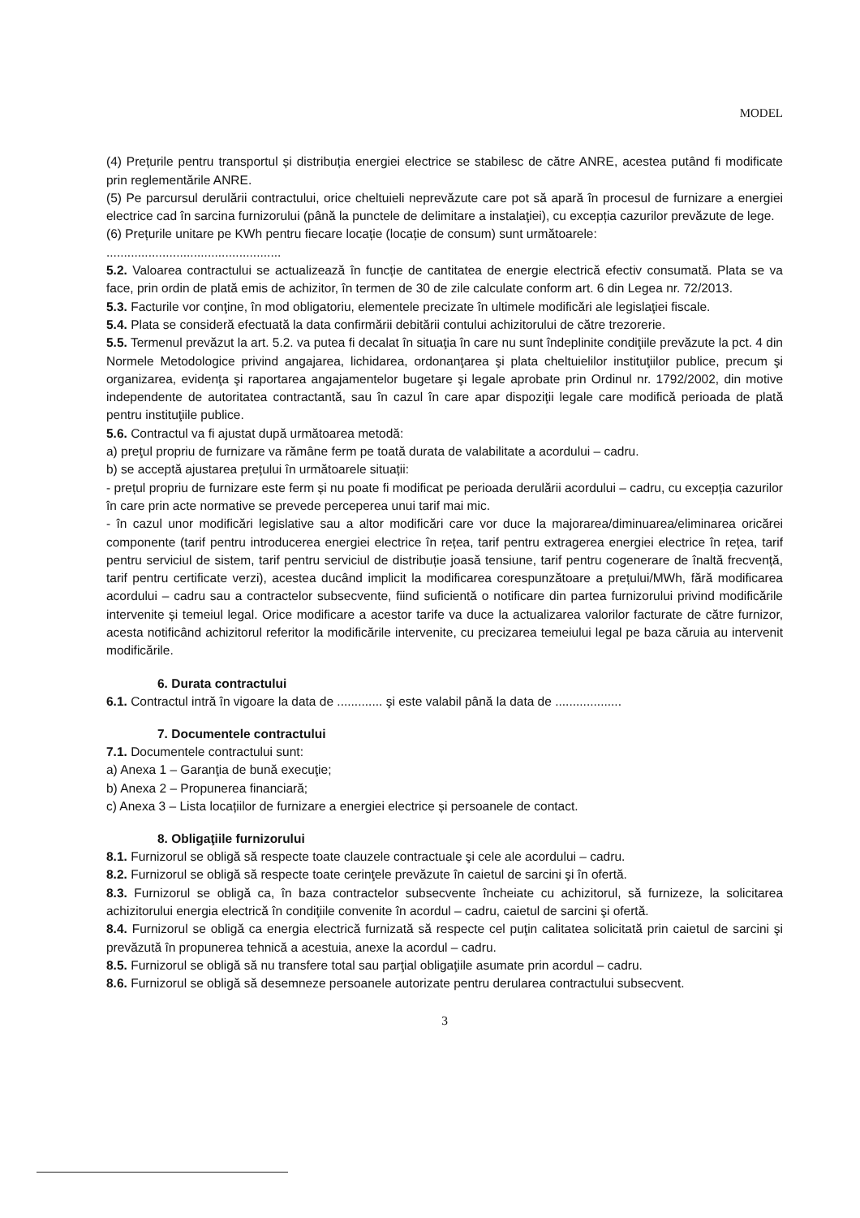MODEL
(4) Prețurile pentru transportul și distribuția energiei electrice se stabilesc de către ANRE, acestea putând fi modificate prin reglementările ANRE.
(5) Pe parcursul derulării contractului, orice cheltuieli neprevăzute care pot să apară în procesul de furnizare a energiei electrice cad în sarcina furnizorului (până la punctele de delimitare a instalaţiei), cu excepția cazurilor prevăzute de lege.
(6) Prețurile unitare pe KWh pentru fiecare locație (locație de consum) sunt următoarele:
..................................................
5.2. Valoarea contractului se actualizează în funcție de cantitatea de energie electrică efectiv consumată. Plata se va face, prin ordin de plată emis de achizitor, în termen de 30 de zile calculate conform art. 6 din Legea nr. 72/2013.
5.3. Facturile vor conţine, în mod obligatoriu, elementele precizate în ultimele modificări ale legislaţiei fiscale.
5.4. Plata se consideră efectuată la data confirmării debitării contului achizitorului de către trezorerie.
5.5. Termenul prevăzut la art. 5.2. va putea fi decalat în situaţia în care nu sunt îndeplinite condiţiile prevăzute la pct. 4 din Normele Metodologice privind angajarea, lichidarea, ordonanţarea şi plata cheltuielilor instituţiilor publice, precum şi organizarea, evidenţa şi raportarea angajamentelor bugetare şi legale aprobate prin Ordinul nr. 1792/2002, din motive independente de autoritatea contractantă, sau în cazul în care apar dispoziţii legale care modifică perioada de plată pentru instituţiile publice.
5.6. Contractul va fi ajustat după următoarea metodă:
a) preţul propriu de furnizare va rămâne ferm pe toată durata de valabilitate a acordului – cadru.
b) se acceptă ajustarea prețului în următoarele situații:
- prețul propriu de furnizare este ferm și nu poate fi modificat pe perioada derulării acordului – cadru, cu excepția cazurilor în care prin acte normative se prevede perceperea unui tarif mai mic.
- în cazul unor modificări legislative sau a altor modificări care vor duce la majorarea/diminuarea/eliminarea oricărei componente (tarif pentru introducerea energiei electrice în rețea, tarif pentru extragerea energiei electrice în rețea, tarif pentru serviciul de sistem, tarif pentru serviciul de distribuție joasă tensiune, tarif pentru cogenerare de înaltă frecvență, tarif pentru certificate verzi), acestea ducând implicit la modificarea corespunzătoare a prețului/MWh, fără modificarea acordului – cadru sau a contractelor subsecvente, fiind suficientă o notificare din partea furnizorului privind modificările intervenite și temeiul legal. Orice modificare a acestor tarife va duce la actualizarea valorilor facturate de către furnizor, acesta notificând achizitorul referitor la modificările intervenite, cu precizarea temeiului legal pe baza căruia au intervenit modificările.
6. Durata contractului
6.1. Contractul intră în vigoare la data de ............. şi este valabil până la data de ...................
7. Documentele contractului
7.1. Documentele contractului sunt:
a) Anexa 1 – Garanţia de bună execuţie;
b) Anexa 2 – Propunerea financiară;
c) Anexa 3 – Lista locațiilor de furnizare a energiei electrice și persoanele de contact.
8. Obligaţiile furnizorului
8.1. Furnizorul se obligă să respecte toate clauzele contractuale şi cele ale acordului – cadru.
8.2. Furnizorul se obligă să respecte toate cerinţele prevăzute în caietul de sarcini şi în ofertă.
8.3. Furnizorul se obligă ca, în baza contractelor subsecvente încheiate cu achizitorul, să furnizeze, la solicitarea achizitorului energia electrică în condiţiile convenite în acordul – cadru, caietul de sarcini şi ofertă.
8.4. Furnizorul se obligă ca energia electrică furnizată să respecte cel puţin calitatea solicitată prin caietul de sarcini şi prevăzută în propunerea tehnică a acestuia, anexe la acordul – cadru.
8.5. Furnizorul se obligă să nu transfere total sau parţial obligaţiile asumate prin acordul – cadru.
8.6. Furnizorul se obligă să desemneze persoanele autorizate pentru derularea contractului subsecvent.
3